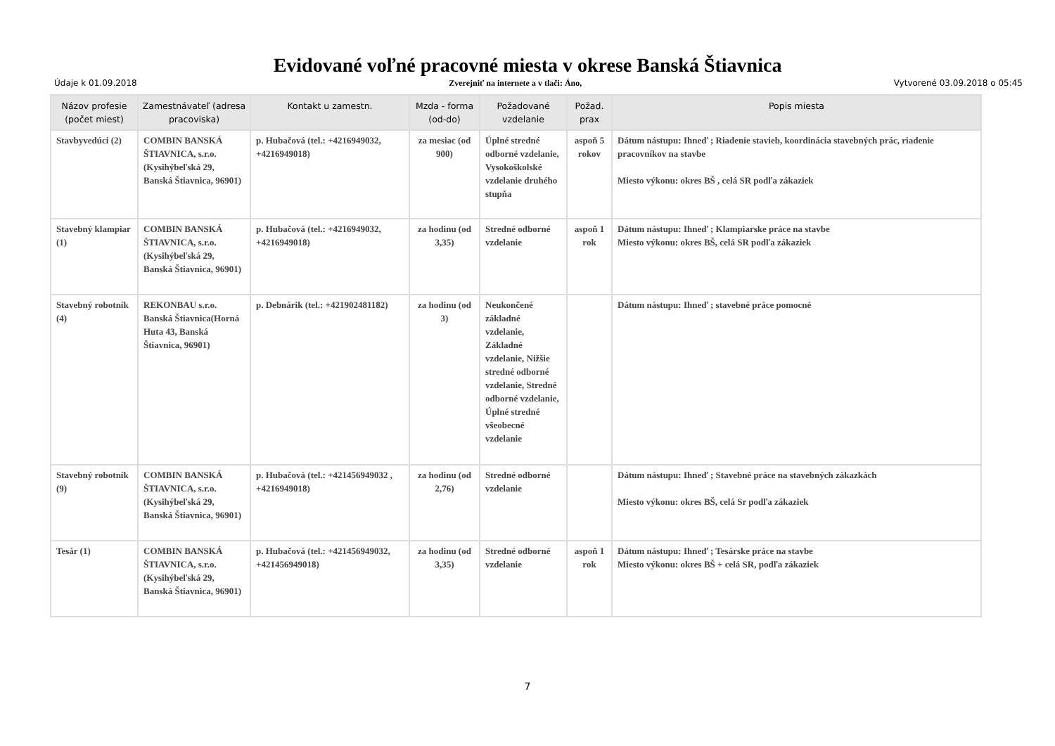Evidované voľné pracovné miesta v okrese Banská Štiavnica
Údaje k 01.09.2018 Zverejniť na internete a v tlači: Áno, Vytvorené 03.09.2018 o 05:45
| Názov profesie (počet miest) | Zamestnávateľ (adresa pracoviska) | Kontakt u zamestn. | Mzda - forma (od-do) | Požadované vzdelanie | Požad. prax | Popis miesta |
| --- | --- | --- | --- | --- | --- | --- |
| Stavbyvedúci (2) | COMBIN BANSKÁ ŠTIAVNICA, s.r.o.(Kysihýbeľská 29, Banská Štiavnica, 96901) | p. Hubačová (tel.: +4216949032, +4216949018) | za mesiac (od 900) | Úplné stredné odborné vzdelanie, Vysokoškolské vzdelanie druhého stupňa | aspoň 5 rokov | Dátum nástupu: Ihneď ; Riadenie stavieb, koordinácia stavebných prác, riadenie pracovníkov na stavbe Miesto výkonu: okres BŠ , celá SR podľa zákaziek |
| Stavebný klampiar (1) | COMBIN BANSKÁ ŠTIAVNICA, s.r.o.(Kysihýbeľská 29, Banská Štiavnica, 96901) | p. Hubačová (tel.: +4216949032, +4216949018) | za hodinu (od 3,35) | Stredné odborné vzdelanie | aspoň 1 rok | Dátum nástupu: Ihneď ; Klampiarske práce na stavbe Miesto výkonu: okres BŠ, celá SR podľa zákaziek |
| Stavebný robotník (4) | REKONBAU s.r.o. Banská Štiavnica(Horná Huta 43, Banská Štiavnica, 96901) | p. Debnárik (tel.: +421902481182) | za hodinu (od 3) | Neukončené základné vzdelanie, Základné vzdelanie, Nižšie stredné odborné vzdelanie, Stredné odborné vzdelanie, Úplné stredné všeobecné vzdelanie | | Dátum nástupu: Ihneď ; stavebné práce pomocné |
| Stavebný robotník (9) | COMBIN BANSKÁ ŠTIAVNICA, s.r.o.(Kysihýbeľská 29, Banská Štiavnica, 96901) | p. Hubačová (tel.: +421456949032 , +4216949018) | za hodinu (od 2,76) | Stredné odborné vzdelanie | | Dátum nástupu: Ihneď ; Stavebné práce na stavebných zákazkách Miesto výkonu: okres BŠ, celá Sr podľa zákaziek |
| Tesár (1) | COMBIN BANSKÁ ŠTIAVNICA, s.r.o.(Kysihýbeľská 29, Banská Štiavnica, 96901) | p. Hubačová (tel.: +421456949032, +421456949018) | za hodinu (od 3,35) | Stredné odborné vzdelanie | aspoň 1 rok | Dátum nástupu: Ihneď ; Tesárske práce na stavbe Miesto výkonu: okres BŠ + celá SR, podľa zákaziek |
7